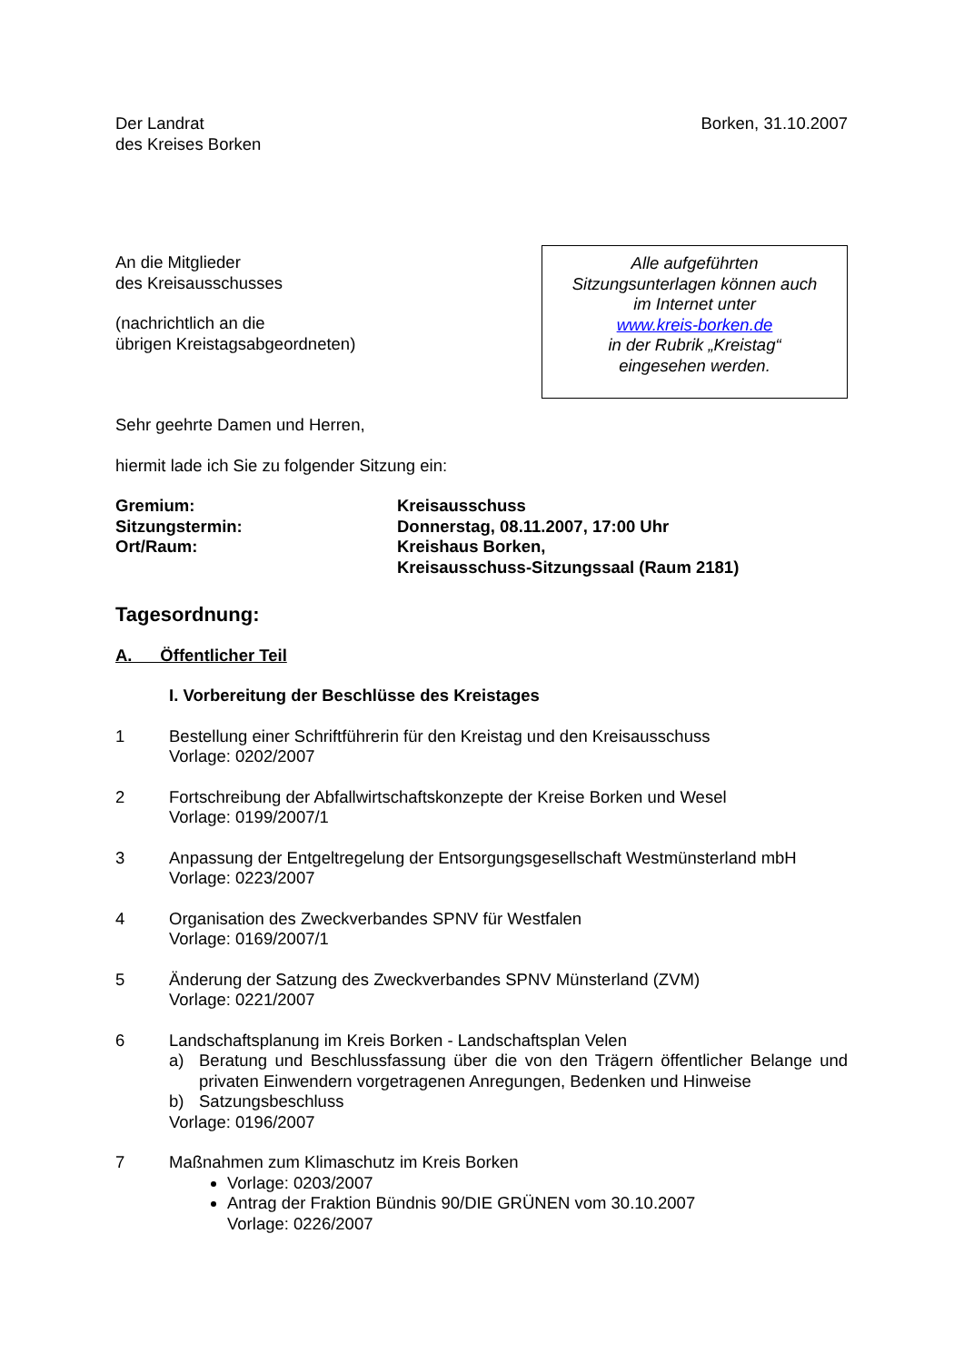Der Landrat
des Kreises Borken
Borken, 31.10.2007
An die Mitglieder
des Kreisausschusses
(nachrichtlich an die
übrigen Kreistagsabgeordneten)
Alle aufgeführten
Sitzungsunterlagen können auch
im Internet unter
www.kreis-borken.de
in der Rubrik „Kreistag“
eingesehen werden.
Sehr geehrte Damen und Herren,
hiermit lade ich Sie zu folgender Sitzung ein:
Gremium:
Sitzungstermin:
Ort/Raum:
Kreisausschuss
Donnerstag, 08.11.2007, 17:00 Uhr
Kreishaus Borken,
Kreisausschuss-Sitzungssaal (Raum 2181)
Tagesordnung:
A. Öffentlicher Teil
I. Vorbereitung der Beschlüsse des Kreistages
1 Bestellung einer Schriftführerin für den Kreistag und den Kreisausschuss
Vorlage: 0202/2007
2 Fortschreibung der Abfallwirtschaftskonzepte der Kreise Borken und Wesel
Vorlage: 0199/2007/1
3 Anpassung der Entgeltregelung der Entsorgungsgesellschaft Westmünsterland mbH
Vorlage: 0223/2007
4 Organisation des Zweckverbandes SPNV für Westfalen
Vorlage: 0169/2007/1
5 Änderung der Satzung des Zweckverbandes SPNV Münsterland (ZVM)
Vorlage: 0221/2007
6 Landschaftsplanung im Kreis Borken - Landschaftsplan Velen
a) Beratung und Beschlussfassung über die von den Trägern öffentlicher Belange und privaten Einwendern vorgetragenen Anregungen, Bedenken und Hinweise
b) Satzungsbeschluss
Vorlage: 0196/2007
7 Maßnahmen zum Klimaschutz im Kreis Borken
Vorlage: 0203/2007
Antrag der Fraktion Bündnis 90/DIE GRÜNEN vom 30.10.2007
Vorlage: 0226/2007